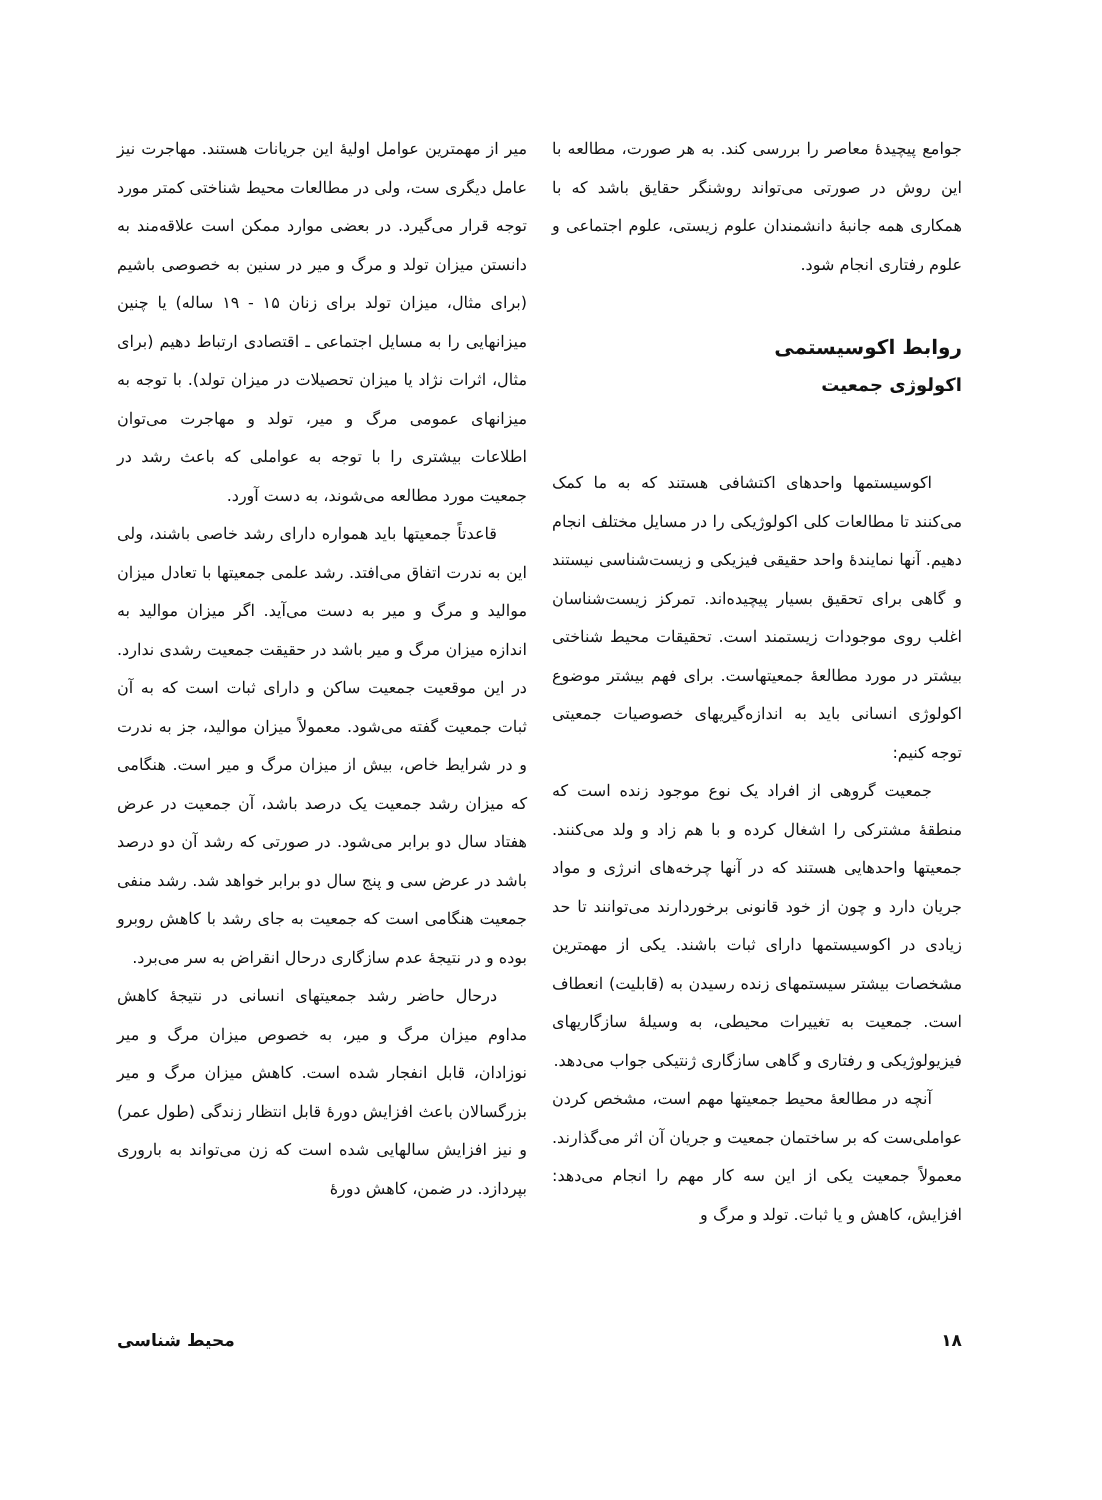جوامع پیچیدهٔ معاصر را بررسی کند. به هر صورت، مطالعه با این روش در صورتی می‌تواند روشنگر حقایق باشد که با همکاری همه جانبهٔ دانشمندان علوم زیستی، علوم اجتماعی و علوم رفتاری انجام شود.
روابط اکوسیستمی
اکولوژی جمعیت
اکوسیستمها واحدهای اکتشافی هستند که به ما کمک می‌کنند تا مطالعات کلی اکولوژیکی را در مسایل مختلف انجام دهیم. آنها نمایندهٔ واحد حقیقی فیزیکی و زیست‌شناسی نیستند و گاهی برای تحقیق بسیار پیچیده‌اند. تمرکز زیست‌شناسان اغلب روی موجودات زیستمند است. تحقیقات محیط شناختی بیشتر در مورد مطالعهٔ جمعیتهاست. برای فهم بیشتر موضوع اکولوژی انسانی باید به اندازه‌گیریهای خصوصیات جمعیتی توجه کنیم:
جمعیت گروهی از افراد یک نوع موجود زنده است که منطقهٔ مشترکی را اشغال کرده و با هم زاد و ولد می‌کنند. جمعیتها واحدهایی هستند که در آنها چرخه‌های انرژی و مواد جریان دارد و چون از خود قانونی برخوردارند می‌توانند تا حد زیادی در اکوسیستمها دارای ثبات باشند. یکی از مهمترین مشخصات بیشتر سیستمهای زنده رسیدن به (قابلیت) انعطاف است. جمعیت به تغییرات محیطی، به وسیلهٔ سازگاریهای فیزیولوژیکی و رفتاری و گاهی سازگاری ژنتیکی جواب می‌دهد.
آنچه در مطالعهٔ محیط جمعیتها مهم است، مشخص کردن عواملی‌ست که بر ساختمان جمعیت و جریان آن اثر می‌گذارند. معمولاً جمعیت یکی از این سه کار مهم را انجام می‌دهد: افزایش، کاهش و یا ثبات. تولد و مرگ و
میر از مهمترین عوامل اولیهٔ این جریانات هستند. مهاجرت نیز عامل دیگری ست، ولی در مطالعات محیط شناختی کمتر مورد توجه قرار می‌گیرد. در بعضی موارد ممکن است علاقه‌مند به دانستن میزان تولد و مرگ و میر در سنین به خصوصی باشیم (برای مثال، میزان تولد برای زنان ۱۵ - ۱۹ ساله) یا چنین میزانهایی را به مسایل اجتماعی ـ اقتصادی ارتباط دهیم (برای مثال، اثرات نژاد یا میزان تحصیلات در میزان تولد). با توجه به میزانهای عمومی مرگ و میر، تولد و مهاجرت می‌توان اطلاعات بیشتری را با توجه به عواملی که باعث رشد در جمعیت مورد مطالعه می‌شوند، به دست آورد.
قاعدتاً جمعیتها باید همواره دارای رشد خاصی باشند، ولی این به ندرت اتفاق می‌افتد. رشد علمی جمعیتها با تعادل میزان موالید و مرگ و میر به دست می‌آید. اگر میزان موالید به اندازه میزان مرگ و میر باشد در حقیقت جمعیت رشدی ندارد. در این موقعیت جمعیت ساکن و دارای ثبات است که به آن ثبات جمعیت گفته می‌شود. معمولاً میزان موالید، جز به ندرت و در شرایط خاص، بیش از میزان مرگ و میر است. هنگامی که میزان رشد جمعیت یک درصد باشد، آن جمعیت در عرض هفتاد سال دو برابر می‌شود. در صورتی که رشد آن دو درصد باشد در عرض سی و پنج سال دو برابر خواهد شد. رشد منفی جمعیت هنگامی است که جمعیت به جای رشد با کاهش روبرو بوده و در نتیجهٔ عدم سازگاری درحال انقراض به سر می‌برد.
درحال حاضر رشد جمعیتهای انسانی در نتیجهٔ کاهش مداوم میزان مرگ و میر، به خصوص میزان مرگ و میر نوزادان، قابل انفجار شده است. کاهش میزان مرگ و میر بزرگسالان باعث افزایش دورهٔ قابل انتظار زندگی (طول عمر) و نیز افزایش سالهایی شده است که زن می‌تواند به باروری بپردازد. در ضمن، کاهش دورهٔ
۱۸ محیط شناسی